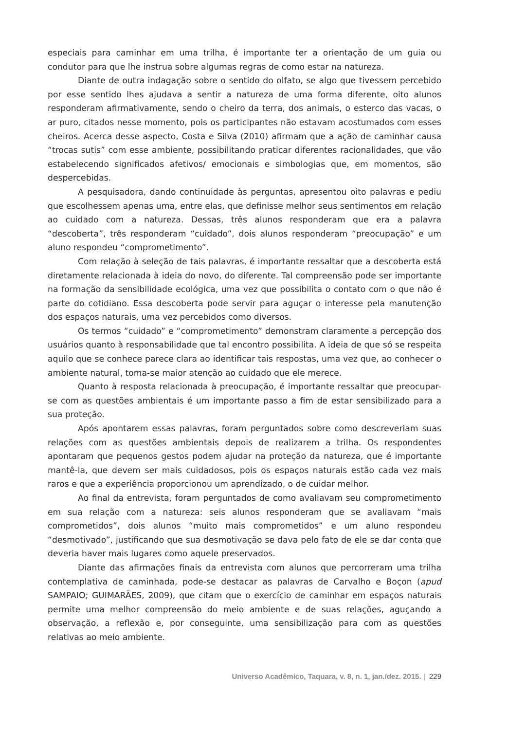especiais para caminhar em uma trilha, é importante ter a orientação de um guia ou condutor para que lhe instrua sobre algumas regras de como estar na natureza.
Diante de outra indagação sobre o sentido do olfato, se algo que tivessem percebido por esse sentido lhes ajudava a sentir a natureza de uma forma diferente, oito alunos responderam afirmativamente, sendo o cheiro da terra, dos animais, o esterco das vacas, o ar puro, citados nesse momento, pois os participantes não estavam acostumados com esses cheiros. Acerca desse aspecto, Costa e Silva (2010) afirmam que a ação de caminhar causa “trocas sutis” com esse ambiente, possibilitando praticar diferentes racionalidades, que vão estabelecendo significados afetivos/ emocionais e simbologias que, em momentos, são despercebidas.
A pesquisadora, dando continuidade às perguntas, apresentou oito palavras e pediu que escolhessem apenas uma, entre elas, que definisse melhor seus sentimentos em relação ao cuidado com a natureza. Dessas, três alunos responderam que era a palavra “descoberta”, três responderam “cuidado”, dois alunos responderam “preocupação” e um aluno respondeu “comprometimento”.
Com relação à seleção de tais palavras, é importante ressaltar que a descoberta está diretamente relacionada à ideia do novo, do diferente. Tal compreensão pode ser importante na formação da sensibilidade ecológica, uma vez que possibilita o contato com o que não é parte do cotidiano. Essa descoberta pode servir para aguçar o interesse pela manutenção dos espaços naturais, uma vez percebidos como diversos.
Os termos “cuidado” e “comprometimento” demonstram claramente a percepção dos usuários quanto à responsabilidade que tal encontro possibilita. A ideia de que só se respeita aquilo que se conhece parece clara ao identificar tais respostas, uma vez que, ao conhecer o ambiente natural, toma-se maior atenção ao cuidado que ele merece.
Quanto à resposta relacionada à preocupação, é importante ressaltar que preocupar-se com as questões ambientais é um importante passo a fim de estar sensibilizado para a sua proteção.
Após apontarem essas palavras, foram perguntados sobre como descreveriam suas relações com as questões ambientais depois de realizarem a trilha. Os respondentes apontaram que pequenos gestos podem ajudar na proteção da natureza, que é importante mantê-la, que devem ser mais cuidadosos, pois os espaços naturais estão cada vez mais raros e que a experiência proporcionou um aprendizado, o de cuidar melhor.
Ao final da entrevista, foram perguntados de como avaliavam seu comprometimento em sua relação com a natureza: seis alunos responderam que se avaliavam “mais comprometidos”, dois alunos “muito mais comprometidos” e um aluno respondeu “desmotivado”, justificando que sua desmotivação se dava pelo fato de ele se dar conta que deveria haver mais lugares como aquele preservados.
Diante das afirmações finais da entrevista com alunos que percorreram uma trilha contemplativa de caminhada, pode-se destacar as palavras de Carvalho e Boçon (apud SAMPAIO; GUIMARÃES, 2009), que citam que o exercício de caminhar em espaços naturais permite uma melhor compreensão do meio ambiente e de suas relações, aguçando a observação, a reflexão e, por conseguinte, uma sensibilização para com as questões relativas ao meio ambiente.
Universo Acadêmico, Taquara, v. 8, n. 1, jan./dez. 2015. | 229